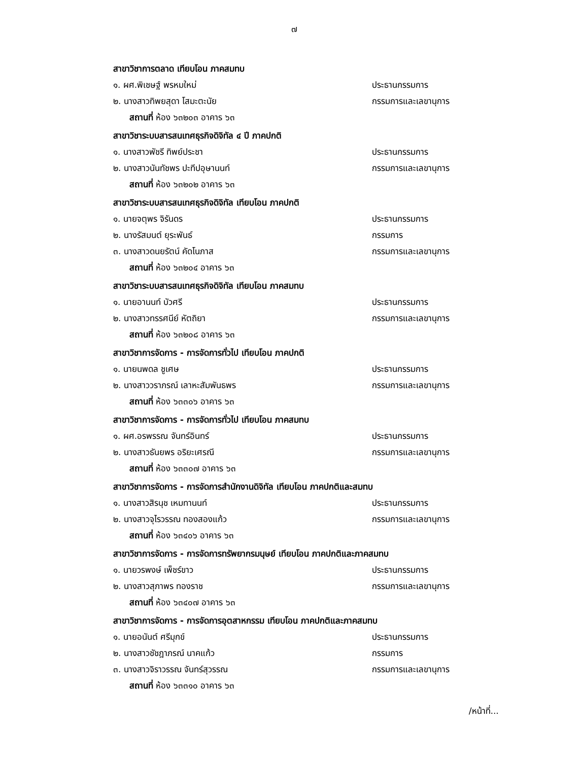๗
สาขาวิชาการตลาด เทียบโอน ภาคสมทบ
๑. ผศ.พิเชษฐ์ พรหมใหม่ ประธานกรรมการ
๒. นางสาวทิพยสุดา โสมะตะนัย กรรมการและเลขานุการ
สถานที่ ห้อง ๖๓๒๐๓ อาคาร ๖๓
สาขาวิชาระบบสารสนเทศธุรกิจดิจิทัล ๔ ปี ภาคปกติ
๑. นางสาวพัชรี ทิพย์ประชา ประธานกรรมการ
๒. นางสาวนันทัชพร ปะทีปอุษานนท์ กรรมการและเลขานุการ
สถานที่ ห้อง ๖๓๒๐๒ อาคาร ๖๓
สาขาวิชาระบบสารสนเทศธุรกิจดิจิทัล เทียบโอน ภาคปกติ
๑. นายจตุพร จิรันดร ประธานกรรมการ
๒. นางรัสมนต์ ยุระพันธ์ กรรมการ
๓. นางสาวดนยรัตน์ คัดโนภาส กรรมการและเลขานุการ
สถานที่ ห้อง ๖๓๒๐๔ อาคาร ๖๓
สาขาวิชาระบบสารสนเทศธุรกิจดิจิทัล เทียบโอน ภาคสมทบ
๑. นายอานนท์ บัวศรี ประธานกรรมการ
๒. นางสาวทรรศนีย์ หัตถิยา กรรมการและเลขานุการ
สถานที่ ห้อง ๖๓๒๐๘ อาคาร ๖๓
สาขาวิชาการจัดการ - การจัดการทั่วไป เทียบโอน ภาคปกติ
๑. นายนพดล ชูเศษ ประธานกรรมการ
๒. นางสาววราภรณ์ เลาหะสัมพันธพร กรรมการและเลขานุการ
สถานที่ ห้อง ๖๓๓๐๖ อาคาร ๖๓
สาขาวิชาการจัดการ - การจัดการทั่วไป เทียบโอน ภาคสมทบ
๑. ผศ.อรพรรณ จันทร์อินทร์ ประธานกรรมการ
๒. นางสาวธันยพร อริยะเศรณี กรรมการและเลขานุการ
สถานที่ ห้อง ๖๓๓๐๗ อาคาร ๖๓
สาขาวิชาการจัดการ - การจัดการสำนักงานดิจิทัล เทียบโอน ภาคปกติและสมทบ
๑. นางสาวสิรนุช เหมทานนท์ ประธานกรรมการ
๒. นางสาวจุไรวรรณ ทองสองแก้ว กรรมการและเลขานุการ
สถานที่ ห้อง ๖๓๔๐๖ อาคาร ๖๓
สาขาวิชาการจัดการ - การจัดการทรัพยากรมนุษย์ เทียบโอน ภาคปกติและภาคสมทบ
๑. นายวรพงษ์ เพ็ชร์ขาว ประธานกรรมการ
๒. นางสาวสุภาพร ทองราช กรรมการและเลขานุการ
สถานที่ ห้อง ๖๓๔๐๗ อาคาร ๖๓
สาขาวิชาการจัดการ - การจัดการอุตสาหกรรม เทียบโอน ภาคปกติและภาคสมทบ
๑. นายอนันต์ ศรีมุกข์ ประธานกรรมการ
๒. นางสาวชัชฎาภรณ์ นาคแก้ว กรรมการ
๓. นางสาวจิราวรรณ จันทร์สุวรรณ กรรมการและเลขานุการ
สถานที่ ห้อง ๖๓๓๑๐ อาคาร ๖๓
/หน้าที่...